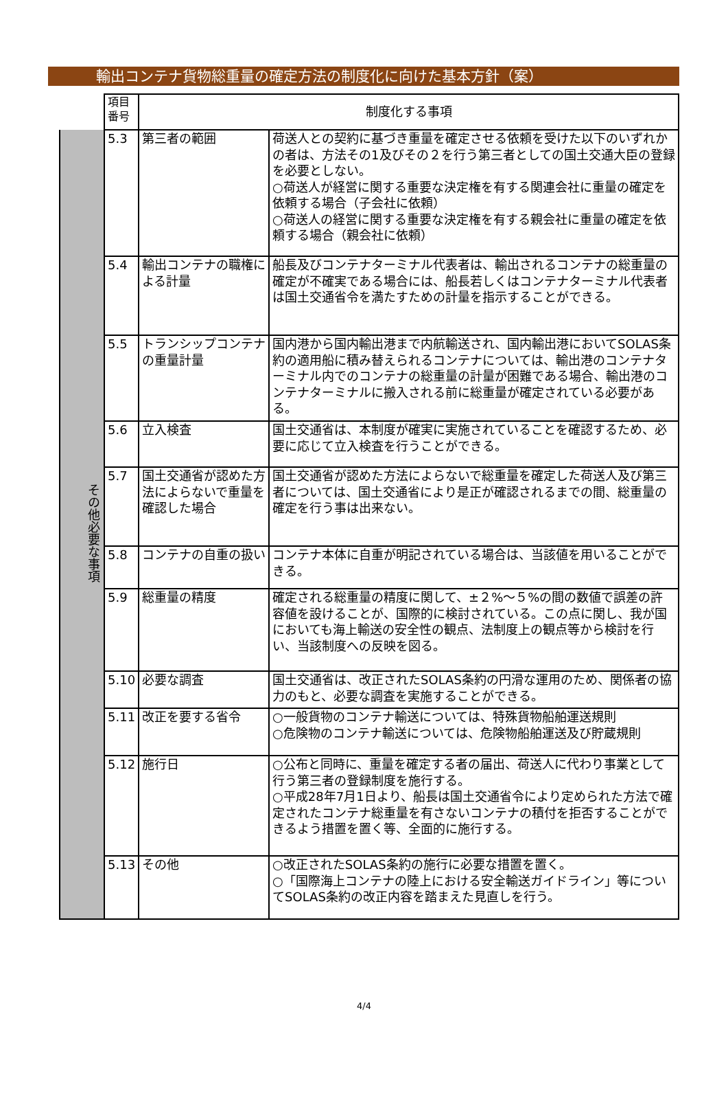輸出コンテナ貨物総重量の確定方法の制度化に向けた基本方針（案）
| | 項目 番号 | 制度化する事項 | |
| その他必要な事項 | 5.3 | 第三者の範囲 | 荷送人との契約に基づき重量を確定させる依頼を受けた以下のいずれかの者は、方法その1及びその２を行う第三者としての国土交通大臣の登録を必要としない。 ○荷送人が経営に関する重要な決定権を有する関連会社に重量の確定を依頼する場合（子会社に依頼） ○荷送人の経営に関する重要な決定権を有する親会社に重量の確定を依頼する場合（親会社に依頼） |
| | 5.4 | 輸出コンテナの職権による計量 | 船長及びコンテナターミナル代表者は、輸出されるコンテナの総重量の確定が不確実である場合には、船長若しくはコンテナターミナル代表者は国土交通省令を満たすための計量を指示することができる。 |
| | 5.5 | トランシップコンテナの重量計量 | 国内港から国内輸出港まで内航輸送され、国内輸出港においてSOLAS条約の適用船に積み替えられるコンテナについては、輸出港のコンテナターミナル内でのコンテナの総重量の計量が困難である場合、輸出港のコンテナターミナルに搬入される前に総重量が確定されている必要がある。 |
| | 5.6 | 立入検査 | 国土交通省は、本制度が確実に実施されていることを確認するため、必要に応じて立入検査を行うことができる。 |
| | 5.7 | 国土交通省が認めた方法によらないで重量を確認した場合 | 国土交通省が認めた方法によらないで総重量を確定した荷送人及び第三者については、国土交通省により是正が確認されるまでの間、総重量の確定を行う事は出来ない。 |
| | 5.8 | コンテナの自重の扱い | コンテナ本体に自重が明記されている場合は、当該値を用いることができる。 |
| | 5.9 | 総重量の精度 | 確定される総重量の精度に関して、±２%～５%の間の数値で誤差の許容値を設けることが、国際的に検討されている。この点に関し、我が国においても海上輸送の安全性の観点、法制度上の観点等から検討を行い、当該制度への反映を図る。 |
| | 5.10 | 必要な調査 | 国土交通省は、改正されたSOLAS条約の円滑な運用のため、関係者の協力のもと、必要な調査を実施することができる。 |
| | 5.11 | 改正を要する省令 | ○一般貨物のコンテナ輸送については、特殊貨物船舶運送規則 ○危険物のコンテナ輸送については、危険物船舶運送及び貯蔵規則 |
| | 5.12 | 施行日 | ○公布と同時に、重量を確定する者の届出、荷送人に代わり事業として行う第三者の登録制度を施行する。 ○平成28年7月1日より、船長は国土交通省令により定められた方法で確定されたコンテナ総重量を有さないコンテナの積付を拒否することができるよう措置を置く等、全面的に施行する。 |
| | 5.13 | その他 | ○改正されたSOLAS条約の施行に必要な措置を置く。 ○「国際海上コンテナの陸上における安全輸送ガイドライン」等についてSOLAS条約の改正内容を踏まえた見直しを行う。 |
4/4